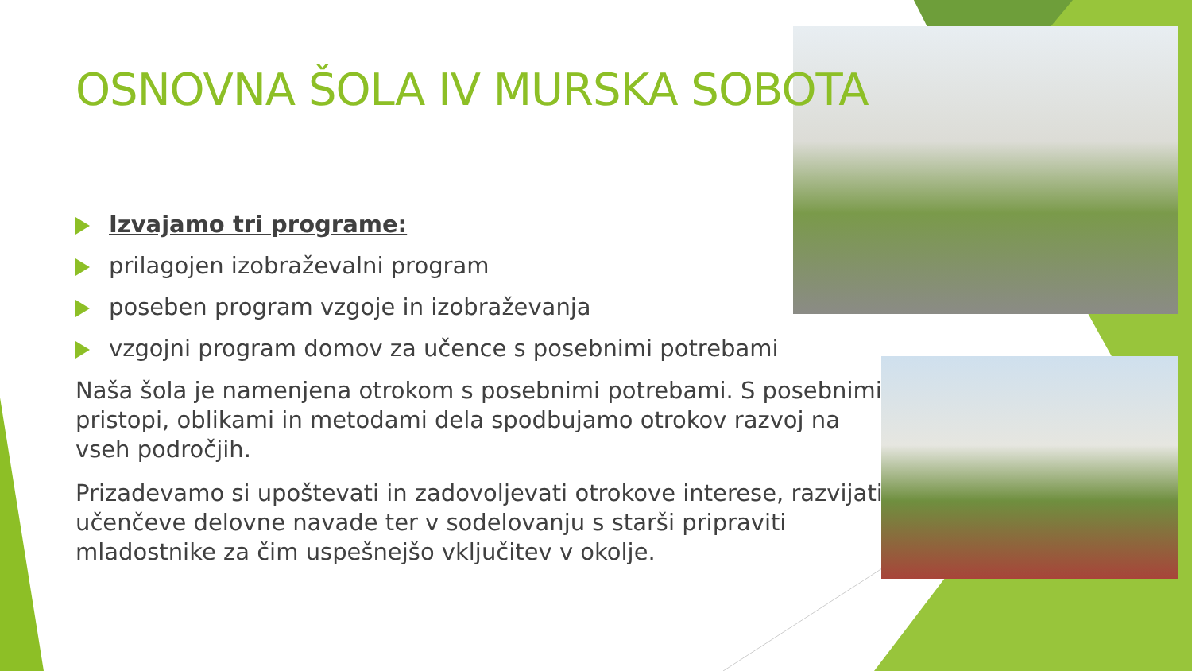OSNOVNA ŠOLA IV MURSKA SOBOTA
Izvajamo tri programe:
prilagojen izobraževalni program
poseben program vzgoje in izobraževanja
vzgojni program domov za učence s posebnimi potrebami
Naša šola je namenjena otrokom s posebnimi potrebami. S posebnimi pristopi, oblikami in metodami dela spodbujamo otrokov razvoj na vseh področjih.
Prizadevamo si upoštevati in zadovoljevati otrokove interese, razvijati učenčeve delovne navade ter v sodelovanju s starši pripraviti mladostnike za čim uspešnejšo vključitev v okolje.